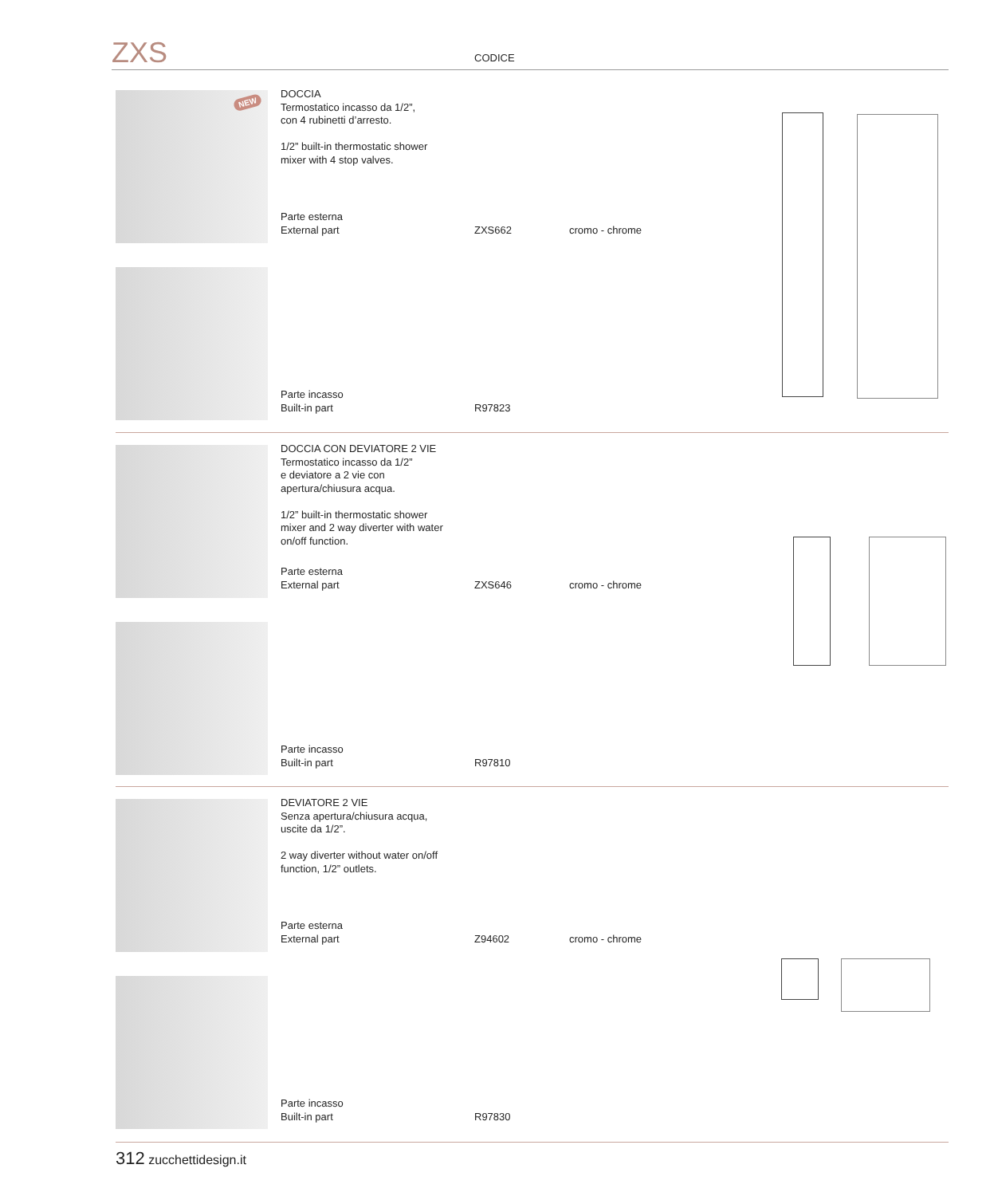ZXS CODICE
NEW
DOCCIA
Termostatico incasso da 1/2”,
con 4 rubinetti d’arresto.
1/2” built-in thermostatic shower
mixer with 4 stop valves.
Parte esterna
External part
ZXS662 cromo - chrome
Parte incasso
Built-in part
R97823
DOCCIA CON DEVIATORE 2 VIE
Termostatico incasso da 1/2”
e deviatore a 2 vie con
apertura/chiusura acqua.
1/2” built-in thermostatic shower
mixer and 2 way diverter with water
on/off function.
Parte esterna
External part
ZXS646 cromo - chrome
Parte incasso
Built-in part
R97810
DEVIATORE 2 VIE
Senza apertura/chiusura acqua,
uscite da 1/2”.
2 way diverter without water on/off
function, 1/2” outlets.
Parte esterna
External part
Z94602 cromo - chrome
Parte incasso
Built-in part
R97830
312 zucchettidesign.it